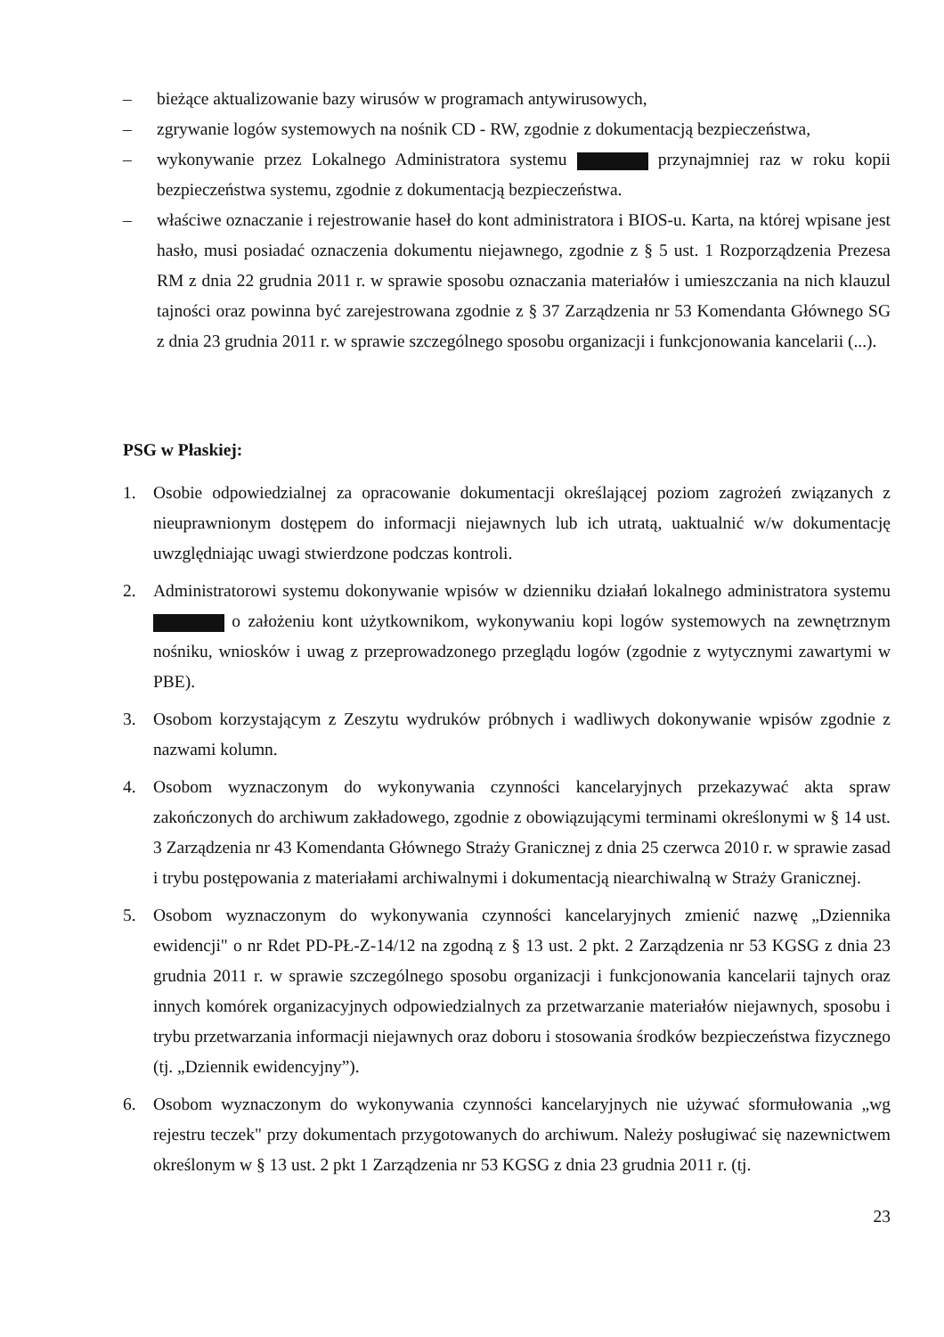– bieżące aktualizowanie bazy wirusów w programach antywirusowych,
– zgrywanie logów systemowych na nośnik CD - RW, zgodnie z dokumentacją bezpieczeństwa,
– wykonywanie przez Lokalnego Administratora systemu przynajmniej raz w roku kopii bezpieczeństwa systemu, zgodnie z dokumentacją bezpieczeństwa.
– właściwe oznaczanie i rejestrowanie haseł do kont administratora i BIOS-u. Karta, na której wpisane jest hasło, musi posiadać oznaczenia dokumentu niejawnego, zgodnie z § 5 ust. 1 Rozporządzenia Prezesa RM z dnia 22 grudnia 2011 r. w sprawie sposobu oznaczania materiałów i umieszczania na nich klauzul tajności oraz powinna być zarejestrowana zgodnie z § 37 Zarządzenia nr 53 Komendanta Głównego SG z dnia 23 grudnia 2011 r. w sprawie szczególnego sposobu organizacji i funkcjonowania kancelarii (...).
PSG w Płaskiej:
1. Osobie odpowiedzialnej za opracowanie dokumentacji określającej poziom zagrożeń związanych z nieuprawnionym dostępem do informacji niejawnych lub ich utratą, uaktualnić w/w dokumentację uwzględniając uwagi stwierdzone podczas kontroli.
2. Administratorowi systemu dokonywanie wpisów w dzienniku działań lokalnego administratora systemu o założeniu kont użytkownikom, wykonywaniu kopi logów systemowych na zewnętrznym nośniku, wniosków i uwag z przeprowadzonego przeglądu logów (zgodnie z wytycznymi zawartymi w PBE).
3. Osobom korzystającym z Zeszytu wydruków próbnych i wadliwych dokonywanie wpisów zgodnie z nazwami kolumn.
4. Osobom wyznaczonym do wykonywania czynności kancelaryjnych przekazywać akta spraw zakończonych do archiwum zakładowego, zgodnie z obowiązującymi terminami określonymi w § 14 ust. 3 Zarządzenia nr 43 Komendanta Głównego Straży Granicznej z dnia 25 czerwca 2010 r. w sprawie zasad i trybu postępowania z materiałami archiwalnymi i dokumentacją niearchiwalną w Straży Granicznej.
5. Osobom wyznaczonym do wykonywania czynności kancelaryjnych zmienić nazwę „Dziennika ewidencji" o nr Rdet PD-PŁ-Z-14/12 na zgodną z § 13 ust. 2 pkt. 2 Zarządzenia nr 53 KGSG z dnia 23 grudnia 2011 r. w sprawie szczególnego sposobu organizacji i funkcjonowania kancelarii tajnych oraz innych komórek organizacyjnych odpowiedzialnych za przetwarzanie materiałów niejawnych, sposobu i trybu przetwarzania informacji niejawnych oraz doboru i stosowania środków bezpieczeństwa fizycznego (tj. „Dziennik ewidencyjny”).
6. Osobom wyznaczonym do wykonywania czynności kancelaryjnych nie używać sformułowania „wg rejestru teczek" przy dokumentach przygotowanych do archiwum. Należy posługiwać się nazewnictwem określonym w § 13 ust. 2 pkt 1 Zarządzenia nr 53 KGSG z dnia 23 grudnia 2011 r. (tj.
23